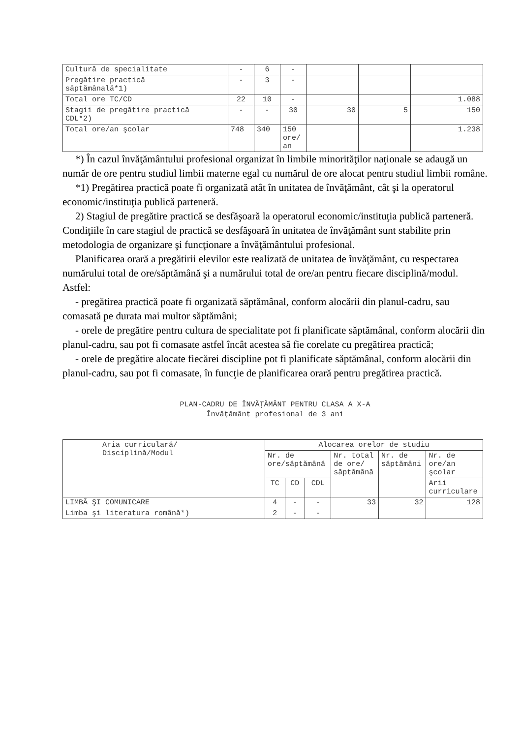| Cultură de specialitate | - | 6 | - | | | |
| Pregătire practică săptămânală*1) | - | 3 | - | | | |
| Total ore TC/CD | 22 | 10 | - | | | 1.088 |
| Stagii de pregătire practică CDL*2) | - | - | 30 | 30 | 5 | 150 |
| Total ore/an şcolar | 748 | 340 | 150 ore/ an | | | 1.238 |
*) În cazul învăţământului profesional organizat în limbile minorităţilor naţionale se adaugă un număr de ore pentru studiul limbii materne egal cu numărul de ore alocat pentru studiul limbii române.
*1) Pregătirea practică poate fi organizată atât în unitatea de învăţământ, cât şi la operatorul economic/instituţia publică parteneră.
2) Stagiul de pregătire practică se desfăşoară la operatorul economic/instituţia publică parteneră. Condiţiile în care stagiul de practică se desfăşoară în unitatea de învăţământ sunt stabilite prin metodologia de organizare şi funcţionare a învăţământului profesional.
Planificarea orară a pregătirii elevilor este realizată de unitatea de învăţământ, cu respectarea numărului total de ore/săptămână şi a numărului total de ore/an pentru fiecare disciplină/modul. Astfel:
- pregătirea practică poate fi organizată săptămânal, conform alocării din planul-cadru, sau comasată pe durata mai multor săptămâni;
- orele de pregătire pentru cultura de specialitate pot fi planificate săptămânal, conform alocării din planul-cadru, sau pot fi comasate astfel încât acestea să fie corelate cu pregătirea practică;
- orele de pregătire alocate fiecărei discipline pot fi planificate săptămânal, conform alocării din planul-cadru, sau pot fi comasate, în funcţie de planificarea orară pentru pregătirea practică.
PLAN-CADRU DE ÎNVĂŢĂMÂNT PENTRU CLASA A X-A
Învăţământ profesional de 3 ani
| Aria curriculară/ Disciplină/Modul | Alocarea orelor de studiu | | | | | |
| --- | --- | --- | --- | --- | --- | --- |
| | Nr. de ore/săptămână | | | Nr. total de ore/ săptămână | Nr. de săptămâni | Nr. de ore/an şcolar |
| | TC | CD | CDL | | | Arii curriculare |
| LIMBĂ ŞI COMUNICARE | 4 | - | - | 33 | 32 | 128 |
| Limba şi literatura română*) | 2 | - | - | | | |